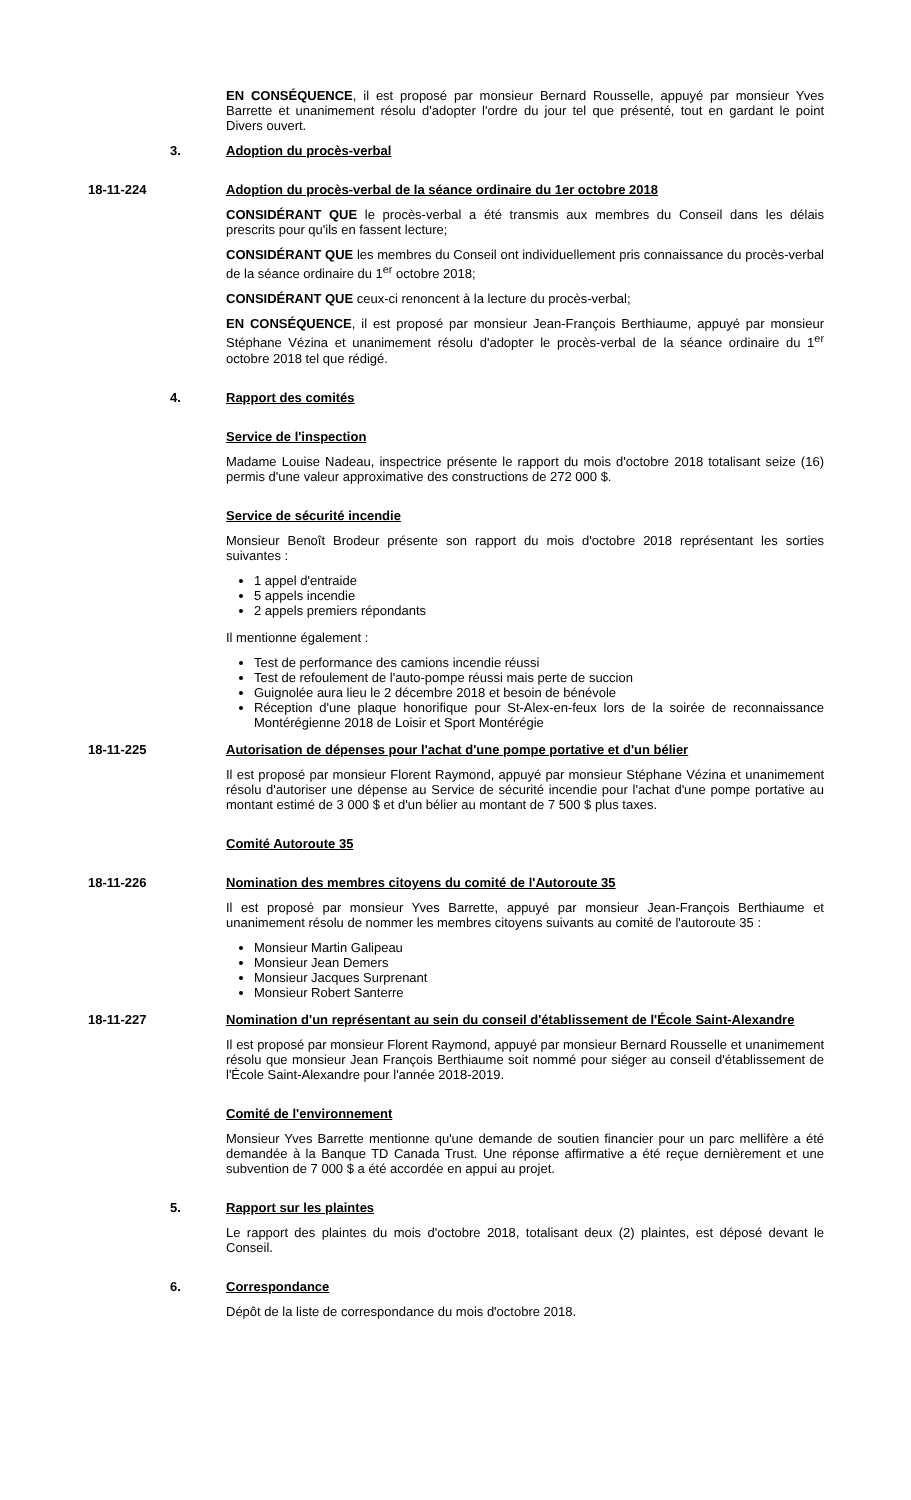EN CONSÉQUENCE, il est proposé par monsieur Bernard Rousselle, appuyé par monsieur Yves Barrette et unanimement résolu d'adopter l'ordre du jour tel que présenté, tout en gardant le point Divers ouvert.
3. Adoption du procès-verbal
18-11-224 Adoption du procès-verbal de la séance ordinaire du 1er octobre 2018
CONSIDÉRANT QUE le procès-verbal a été transmis aux membres du Conseil dans les délais prescrits pour qu'ils en fassent lecture;
CONSIDÉRANT QUE les membres du Conseil ont individuellement pris connaissance du procès-verbal de la séance ordinaire du 1<sup>er</sup> octobre 2018;
CONSIDÉRANT QUE ceux-ci renoncent à la lecture du procès-verbal;
EN CONSÉQUENCE, il est proposé par monsieur Jean-François Berthiaume, appuyé par monsieur Stéphane Vézina et unanimement résolu d'adopter le procès-verbal de la séance ordinaire du 1<sup>er</sup> octobre 2018 tel que rédigé.
4. Rapport des comités
Service de l'inspection
Madame Louise Nadeau, inspectrice présente le rapport du mois d'octobre 2018 totalisant seize (16) permis d'une valeur approximative des constructions de 272 000 $.
Service de sécurité incendie
Monsieur Benoît Brodeur présente son rapport du mois d'octobre 2018 représentant les sorties suivantes :
1 appel d'entraide
5 appels incendie
2 appels premiers répondants
Il mentionne également :
Test de performance des camions incendie réussi
Test de refoulement de l'auto-pompe réussi mais perte de succion
Guignolée aura lieu le 2 décembre 2018 et besoin de bénévole
Réception d'une plaque honorifique pour St-Alex-en-feux lors de la soirée de reconnaissance Montérégienne 2018 de Loisir et Sport Montérégie
18-11-225 Autorisation de dépenses pour l'achat d'une pompe portative et d'un bélier
Il est proposé par monsieur Florent Raymond, appuyé par monsieur Stéphane Vézina et unanimement résolu d'autoriser une dépense au Service de sécurité incendie pour l'achat d'une pompe portative au montant estimé de 3 000 $ et d'un bélier au montant de 7 500 $ plus taxes.
Comité Autoroute 35
18-11-226 Nomination des membres citoyens du comité de l'Autoroute 35
Il est proposé par monsieur Yves Barrette, appuyé par monsieur Jean-François Berthiaume et unanimement résolu de nommer les membres citoyens suivants au comité de l'autoroute 35 :
Monsieur Martin Galipeau
Monsieur Jean Demers
Monsieur Jacques Surprenant
Monsieur Robert Santerre
18-11-227 Nomination d'un représentant au sein du conseil d'établissement de l'École Saint-Alexandre
Il est proposé par monsieur Florent Raymond, appuyé par monsieur Bernard Rousselle et unanimement résolu que monsieur Jean François Berthiaume soit nommé pour siéger au conseil d'établissement de l'École Saint-Alexandre pour l'année 2018-2019.
Comité de l'environnement
Monsieur Yves Barrette mentionne qu'une demande de soutien financier pour un parc mellifère a été demandée à la Banque TD Canada Trust. Une réponse affirmative a été reçue dernièrement et une subvention de 7 000 $ a été accordée en appui au projet.
5. Rapport sur les plaintes
Le rapport des plaintes du mois d'octobre 2018, totalisant deux (2) plaintes, est déposé devant le Conseil.
6. Correspondance
Dépôt de la liste de correspondance du mois d'octobre 2018.